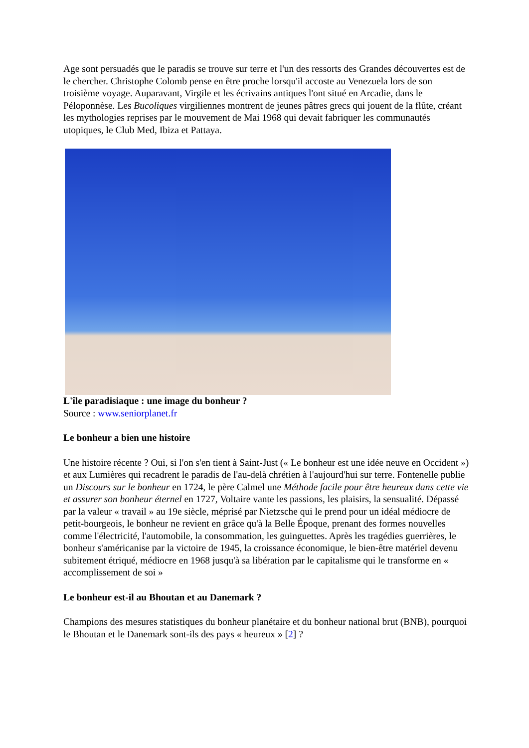Age sont persuadés que le paradis se trouve sur terre et l'un des ressorts des Grandes découvertes est de le chercher. Christophe Colomb pense en être proche lorsqu'il accoste au Venezuela lors de son troisième voyage. Auparavant, Virgile et les écrivains antiques l'ont situé en Arcadie, dans le Péloponnèse. Les Bucoliques virgiliennes montrent de jeunes pâtres grecs qui jouent de la flûte, créant les mythologies reprises par le mouvement de Mai 1968 qui devait fabriquer les communautés utopiques, le Club Med, Ibiza et Pattaya.
L'île paradisiaque : une image du bonheur ?
Source : www.seniorplanet.fr
Le bonheur a bien une histoire
Une histoire récente ? Oui, si l'on s'en tient à Saint-Just (« Le bonheur est une idée neuve en Occident ») et aux Lumières qui recadrent le paradis de l'au-delà chrétien à l'aujourd'hui sur terre. Fontenelle publie un Discours sur le bonheur en 1724, le père Calmel une Méthode facile pour être heureux dans cette vie et assurer son bonheur éternel en 1727, Voltaire vante les passions, les plaisirs, la sensualité. Dépassé par la valeur « travail » au 19e siècle, méprisé par Nietzsche qui le prend pour un idéal médiocre de petit-bourgeois, le bonheur ne revient en grâce qu'à la Belle Époque, prenant des formes nouvelles comme l'électricité, l'automobile, la consommation, les guinguettes. Après les tragédies guerrières, le bonheur s'américanise par la victoire de 1945, la croissance économique, le bien-être matériel devenu subitement étriqué, médiocre en 1968 jusqu'à sa libération par le capitalisme qui le transforme en « accomplissement de soi »
Le bonheur est-il au Bhoutan et au Danemark ?
Champions des mesures statistiques du bonheur planétaire et du bonheur national brut (BNB), pourquoi le Bhoutan et le Danemark sont-ils des pays « heureux » [2] ?